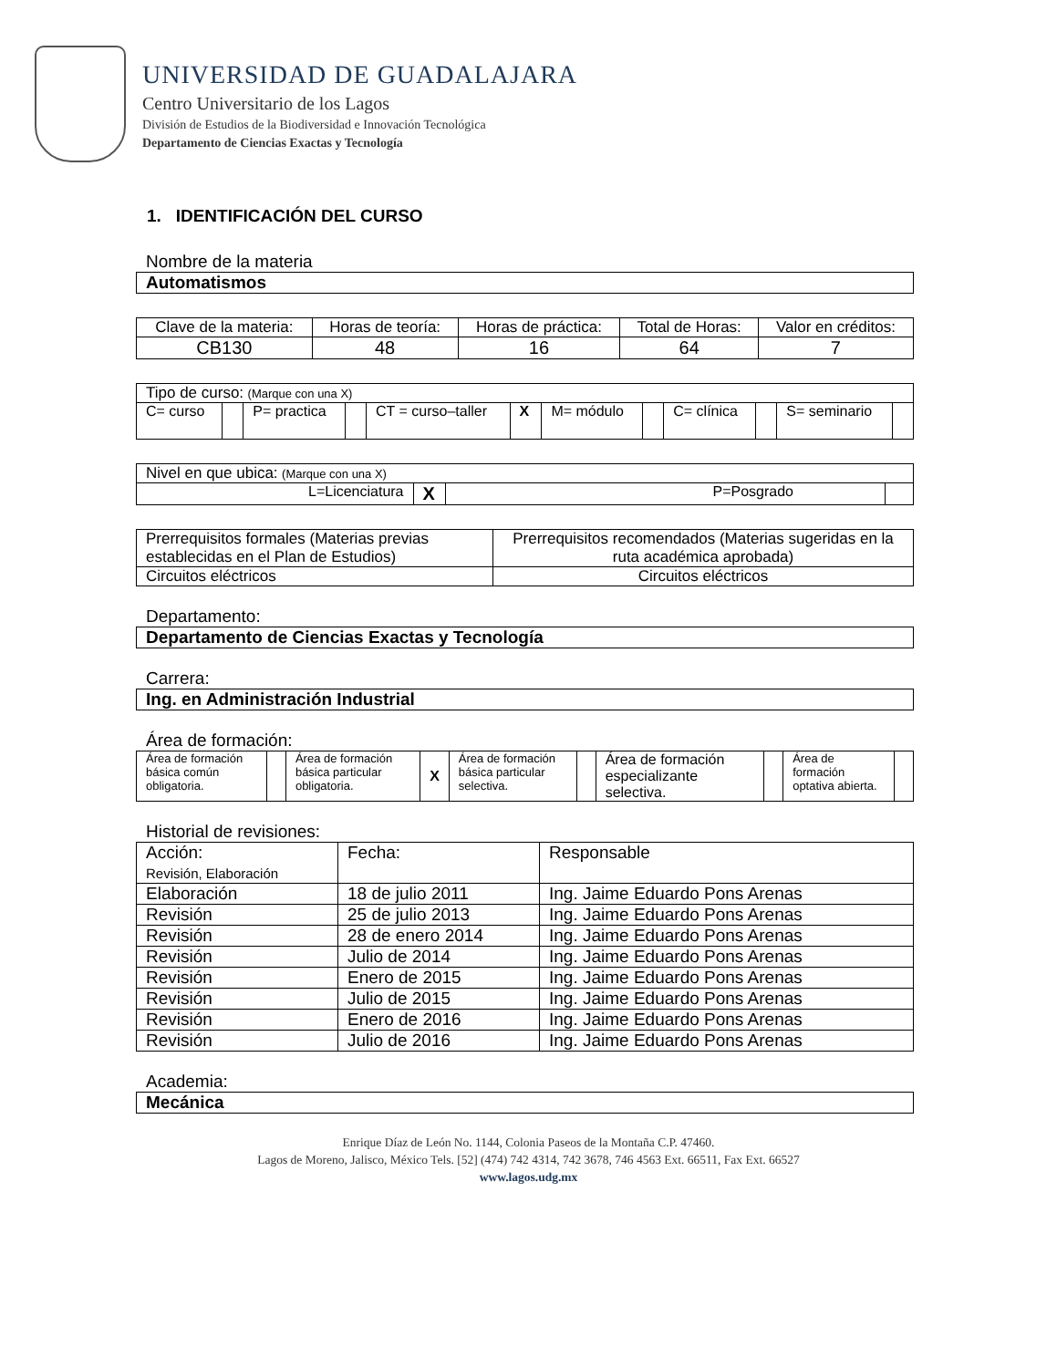UNIVERSIDAD DE GUADALAJARA
Centro Universitario de los Lagos
División de Estudios de la Biodiversidad e Innovación Tecnológica
Departamento de Ciencias Exactas y Tecnología
1. IDENTIFICACIÓN DEL CURSO
Nombre de la materia
Automatismos
| Clave de la materia: | Horas de teoría: | Horas de práctica: | Total de Horas: | Valor en créditos: |
| CB130 | 48 | 16 | 64 | 7 |
| Tipo de curso: (Marque con una X) | | | | | | | | | | | |
| C= curso | | P= practica | | CT = curso–taller | X | M= módulo | | C= clínica | | S= seminario | |
| Nivel en que ubica: (Marque con una X) | | | |
| L=Licenciatura | X | P=Posgrado | |
| Prerrequisitos formales (Materias previas establecidas en el Plan de Estudios) | Prerrequisitos recomendados (Materias sugeridas en la ruta académica aprobada) |
| Circuitos eléctricos | Circuitos eléctricos |
Departamento:
Departamento de Ciencias Exactas y Tecnología
Carrera:
Ing. en Administración Industrial
Área de formación:
| Área de formación básica común obligatoria. | | Área de formación básica particular obligatoria. | X | Área de formación básica particular selectiva. | | Área de formación especializante selectiva. | | Área de formación optativa abierta. | |
Historial de revisiones:
| Acción: Revisión, Elaboración | Fecha: | Responsable |
| Elaboración | 18 de julio 2011 | Ing. Jaime Eduardo Pons Arenas |
| Revisión | 25 de julio 2013 | Ing. Jaime Eduardo Pons Arenas |
| Revisión | 28 de enero 2014 | Ing. Jaime Eduardo Pons Arenas |
| Revisión | Julio de 2014 | Ing. Jaime Eduardo Pons Arenas |
| Revisión | Enero de 2015 | Ing. Jaime Eduardo Pons Arenas |
| Revisión | Julio de 2015 | Ing. Jaime Eduardo Pons Arenas |
| Revisión | Enero de 2016 | Ing. Jaime Eduardo Pons Arenas |
| Revisión | Julio de 2016 | Ing. Jaime Eduardo Pons Arenas |
Academia:
Mecánica
Enrique Díaz de León No. 1144, Colonia Paseos de la Montaña C.P. 47460.
Lagos de Moreno, Jalisco, México Tels. [52] (474) 742 4314, 742 3678, 746 4563 Ext. 66511, Fax Ext. 66527
www.lagos.udg.mx